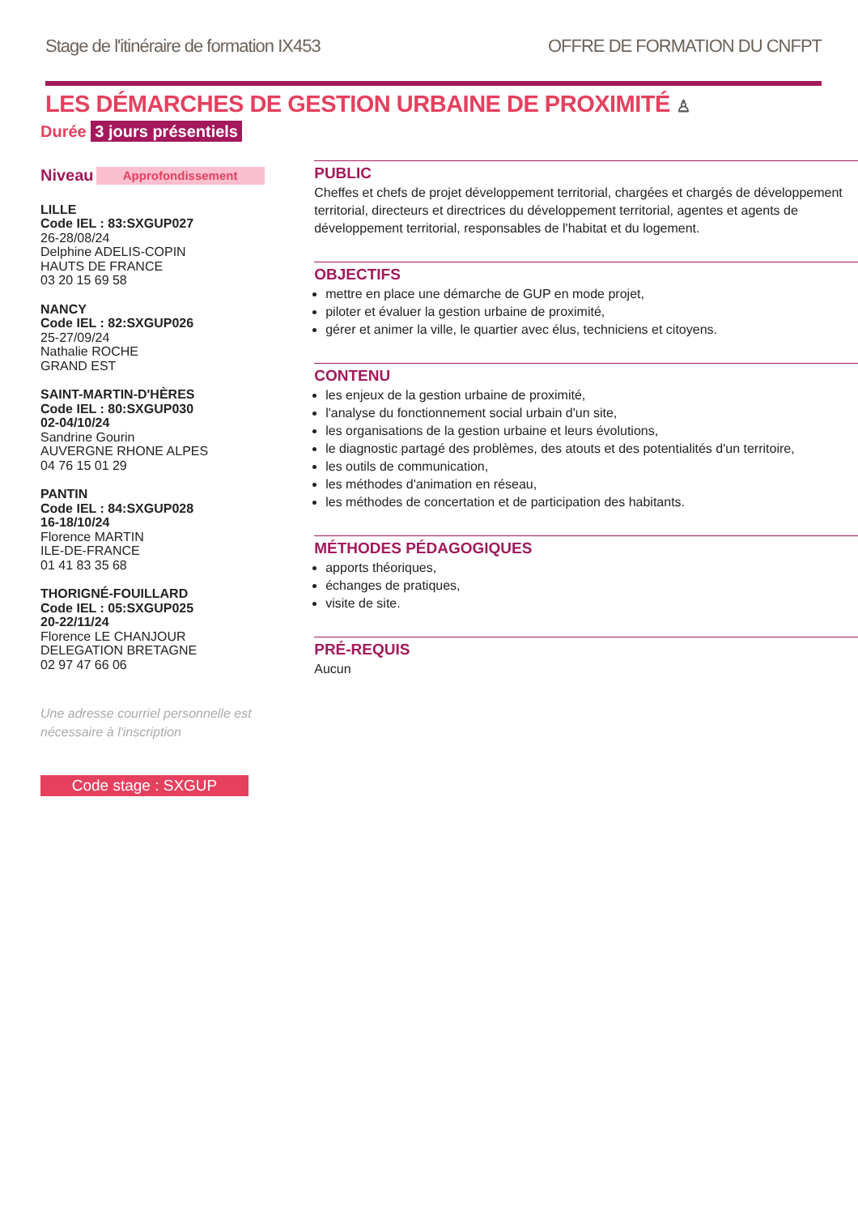Stage de l'itinéraire de formation IX453
OFFRE DE FORMATION DU CNFPT
LES DÉMARCHES DE GESTION URBAINE DE PROXIMITÉ ♙
Durée 3 jours présentiels
Niveau Approfondissement
LILLE
Code IEL : 83:SXGUP027
26-28/08/24
Delphine ADELIS-COPIN
HAUTS DE FRANCE
03 20 15 69 58
NANCY
Code IEL : 82:SXGUP026
25-27/09/24
Nathalie ROCHE
GRAND EST
SAINT-MARTIN-D'HÈRES
Code IEL : 80:SXGUP030
02-04/10/24
Sandrine Gourin
AUVERGNE RHONE ALPES
04 76 15 01 29
PANTIN
Code IEL : 84:SXGUP028
16-18/10/24
Florence MARTIN
ILE-DE-FRANCE
01 41 83 35 68
THORIGNÉ-FOUILLARD
Code IEL : 05:SXGUP025
20-22/11/24
Florence LE CHANJOUR
DELEGATION BRETAGNE
02 97 47 66 06
Une adresse courriel personnelle est
nécessaire à l'inscription
Code stage : SXGUP
PUBLIC
Cheffes et chefs de projet développement territorial, chargées et chargés de développement territorial, directeurs et directrices du développement territorial, agentes et agents de développement territorial, responsables de l'habitat et du logement.
OBJECTIFS
mettre en place une démarche de GUP en mode projet,
piloter et évaluer la gestion urbaine de proximité,
gérer et animer la ville, le quartier avec élus, techniciens et citoyens.
CONTENU
les enjeux de la gestion urbaine de proximité,
l'analyse du fonctionnement social urbain d'un site,
les organisations de la gestion urbaine et leurs évolutions,
le diagnostic partagé des problèmes, des atouts et des potentialités d'un territoire,
les outils de communication,
les méthodes d'animation en réseau,
les méthodes de concertation et de participation des habitants.
MÉTHODES PÉDAGOGIQUES
apports théoriques,
échanges de pratiques,
visite de site.
PRÉ-REQUIS
Aucun